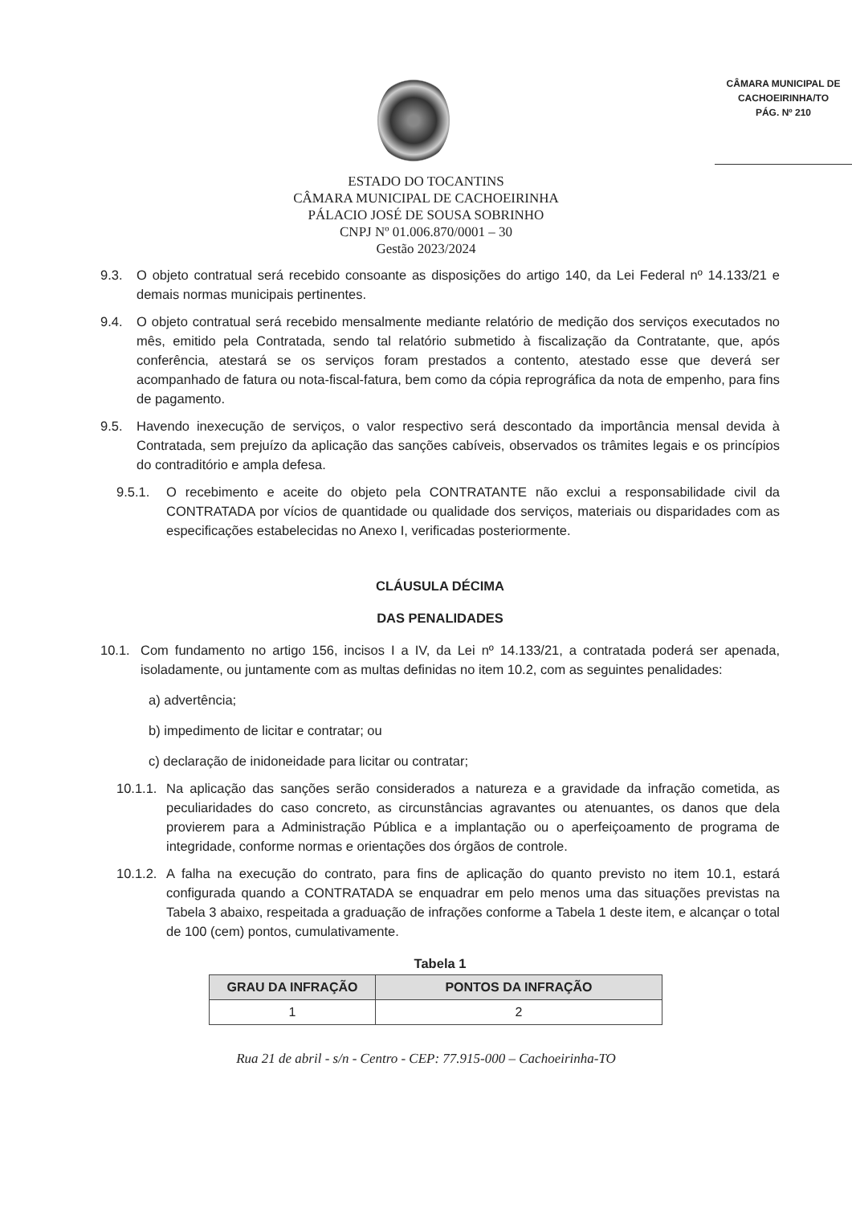CÂMARA MUNICIPAL DE
CACHOEIRINHA/TO
PÁG. Nº 210
ESTADO DO TOCANTINS
CÂMARA MUNICIPAL DE CACHOEIRINHA
PÁLACIO JOSÉ DE SOUSA SOBRINHO
CNPJ Nº 01.006.870/0001 – 30
Gestão 2023/2024
9.3. O objeto contratual será recebido consoante as disposições do artigo 140, da Lei Federal nº 14.133/21 e demais normas municipais pertinentes.
9.4. O objeto contratual será recebido mensalmente mediante relatório de medição dos serviços executados no mês, emitido pela Contratada, sendo tal relatório submetido à fiscalização da Contratante, que, após conferência, atestará se os serviços foram prestados a contento, atestado esse que deverá ser acompanhado de fatura ou nota-fiscal-fatura, bem como da cópia reprográfica da nota de empenho, para fins de pagamento.
9.5. Havendo inexecução de serviços, o valor respectivo será descontado da importância mensal devida à Contratada, sem prejuízo da aplicação das sanções cabíveis, observados os trâmites legais e os princípios do contraditório e ampla defesa.
9.5.1. O recebimento e aceite do objeto pela CONTRATANTE não exclui a responsabilidade civil da CONTRATADA por vícios de quantidade ou qualidade dos serviços, materiais ou disparidades com as especificações estabelecidas no Anexo I, verificadas posteriormente.
CLÁUSULA DÉCIMA
DAS PENALIDADES
10.1. Com fundamento no artigo 156, incisos I a IV, da Lei nº 14.133/21, a contratada poderá ser apenada, isoladamente, ou juntamente com as multas definidas no item 10.2, com as seguintes penalidades:
a) advertência;
b) impedimento de licitar e contratar; ou
c) declaração de inidoneidade para licitar ou contratar;
10.1.1. Na aplicação das sanções serão considerados a natureza e a gravidade da infração cometida, as peculiaridades do caso concreto, as circunstâncias agravantes ou atenuantes, os danos que dela provierem para a Administração Pública e a implantação ou o aperfeiçoamento de programa de integridade, conforme normas e orientações dos órgãos de controle.
10.1.2. A falha na execução do contrato, para fins de aplicação do quanto previsto no item 10.1, estará configurada quando a CONTRATADA se enquadrar em pelo menos uma das situações previstas na Tabela 3 abaixo, respeitada a graduação de infrações conforme a Tabela 1 deste item, e alcançar o total de 100 (cem) pontos, cumulativamente.
Tabela 1
| GRAU DA INFRAÇÃO | PONTOS DA INFRAÇÃO |
| --- | --- |
| 1 | 2 |
Rua 21 de abril - s/n - Centro - CEP: 77.915-000 – Cachoeirinha-TO